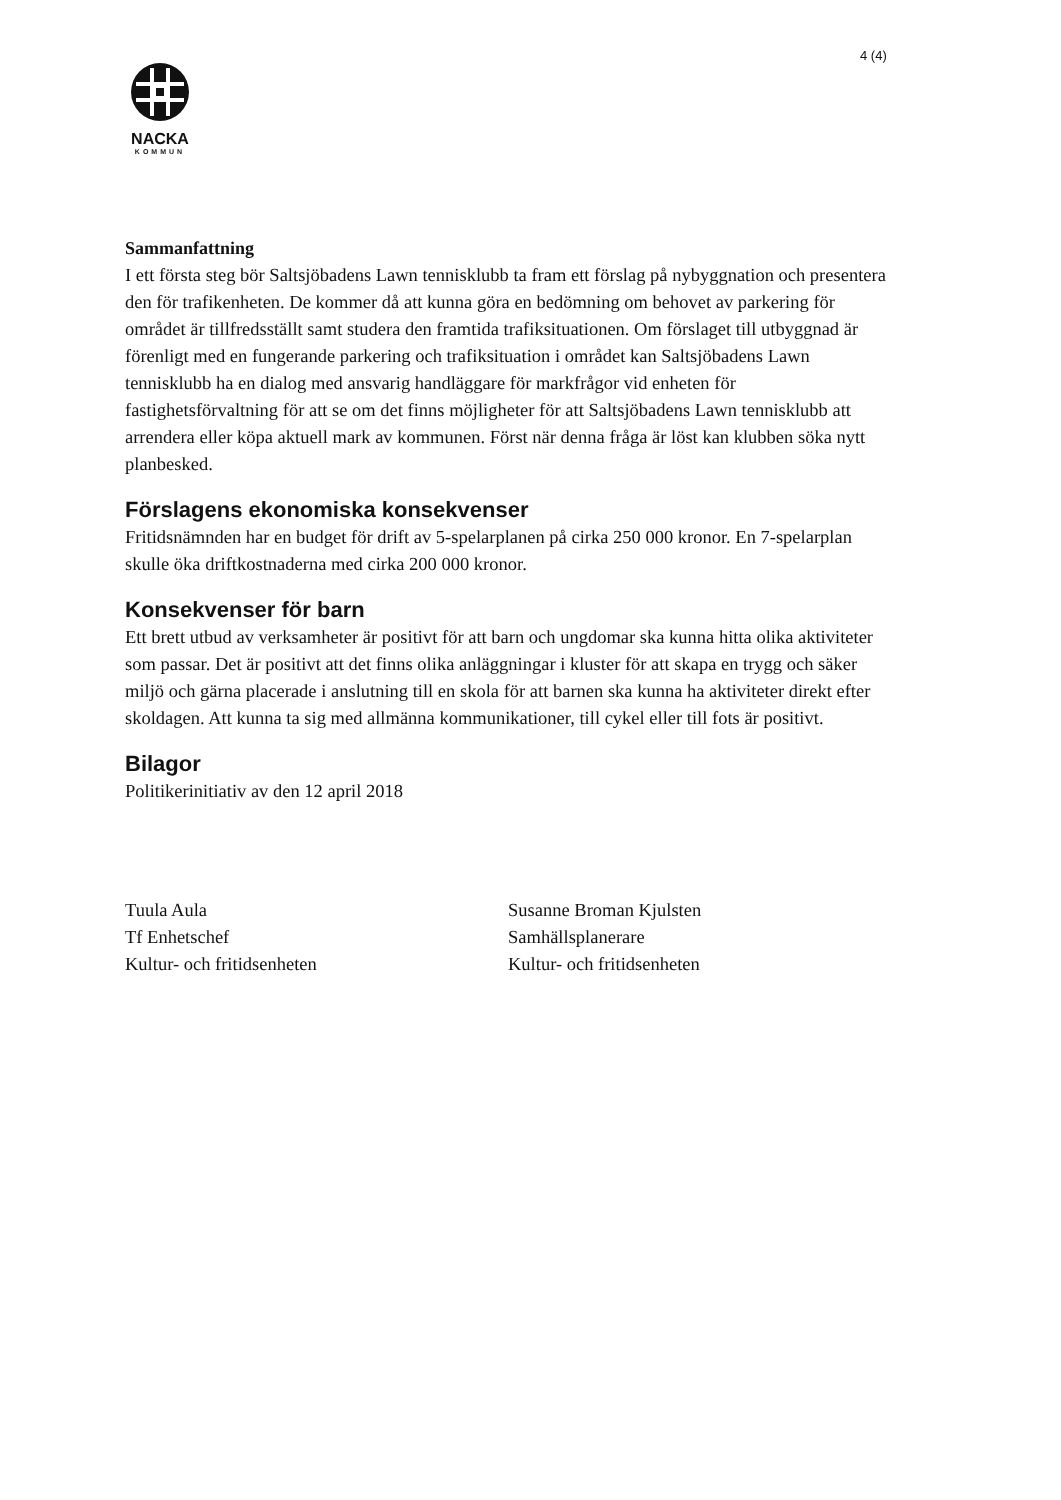4 (4)
NACKA
KOMMUN
Sammanfattning
I ett första steg bör Saltsjöbadens Lawn tennisklubb ta fram ett förslag på nybyggnation och presentera den för trafikenheten. De kommer då att kunna göra en bedömning om behovet av parkering för området är tillfredsställt samt studera den framtida trafiksituationen. Om förslaget till utbyggnad är förenligt med en fungerande parkering och trafiksituation i området kan Saltsjöbadens Lawn tennisklubb ha en dialog med ansvarig handläggare för markfrågor vid enheten för fastighetsförvaltning för att se om det finns möjligheter för att Saltsjöbadens Lawn tennisklubb att arrendera eller köpa aktuell mark av kommunen. Först när denna fråga är löst kan klubben söka nytt planbesked.
Förslagens ekonomiska konsekvenser
Fritidsnämnden har en budget för drift av 5-spelarplanen på cirka 250 000 kronor. En 7-spelarplan skulle öka driftkostnaderna med cirka 200 000 kronor.
Konsekvenser för barn
Ett brett utbud av verksamheter är positivt för att barn och ungdomar ska kunna hitta olika aktiviteter som passar. Det är positivt att det finns olika anläggningar i kluster för att skapa en trygg och säker miljö och gärna placerade i anslutning till en skola för att barnen ska kunna ha aktiviteter direkt efter skoldagen. Att kunna ta sig med allmänna kommunikationer, till cykel eller till fots är positivt.
Bilagor
Politikerinitiativ av den 12 april 2018
Tuula Aula
Tf Enhetschef
Kultur- och fritidsenheten
Susanne Broman Kjulsten
Samhällsplanerare
Kultur- och fritidsenheten